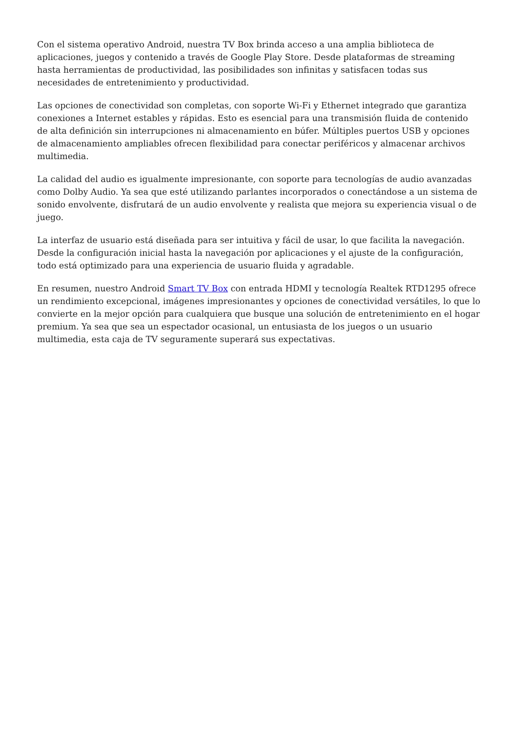Con el sistema operativo Android, nuestra TV Box brinda acceso a una amplia biblioteca de aplicaciones, juegos y contenido a través de Google Play Store. Desde plataformas de streaming hasta herramientas de productividad, las posibilidades son infinitas y satisfacen todas sus necesidades de entretenimiento y productividad.
Las opciones de conectividad son completas, con soporte Wi-Fi y Ethernet integrado que garantiza conexiones a Internet estables y rápidas. Esto es esencial para una transmisión fluida de contenido de alta definición sin interrupciones ni almacenamiento en búfer. Múltiples puertos USB y opciones de almacenamiento ampliables ofrecen flexibilidad para conectar periféricos y almacenar archivos multimedia.
La calidad del audio es igualmente impresionante, con soporte para tecnologías de audio avanzadas como Dolby Audio. Ya sea que esté utilizando parlantes incorporados o conectándose a un sistema de sonido envolvente, disfrutará de un audio envolvente y realista que mejora su experiencia visual o de juego.
La interfaz de usuario está diseñada para ser intuitiva y fácil de usar, lo que facilita la navegación. Desde la configuración inicial hasta la navegación por aplicaciones y el ajuste de la configuración, todo está optimizado para una experiencia de usuario fluida y agradable.
En resumen, nuestro Android Smart TV Box con entrada HDMI y tecnología Realtek RTD1295 ofrece un rendimiento excepcional, imágenes impresionantes y opciones de conectividad versátiles, lo que lo convierte en la mejor opción para cualquiera que busque una solución de entretenimiento en el hogar premium. Ya sea que sea un espectador ocasional, un entusiasta de los juegos o un usuario multimedia, esta caja de TV seguramente superará sus expectativas.